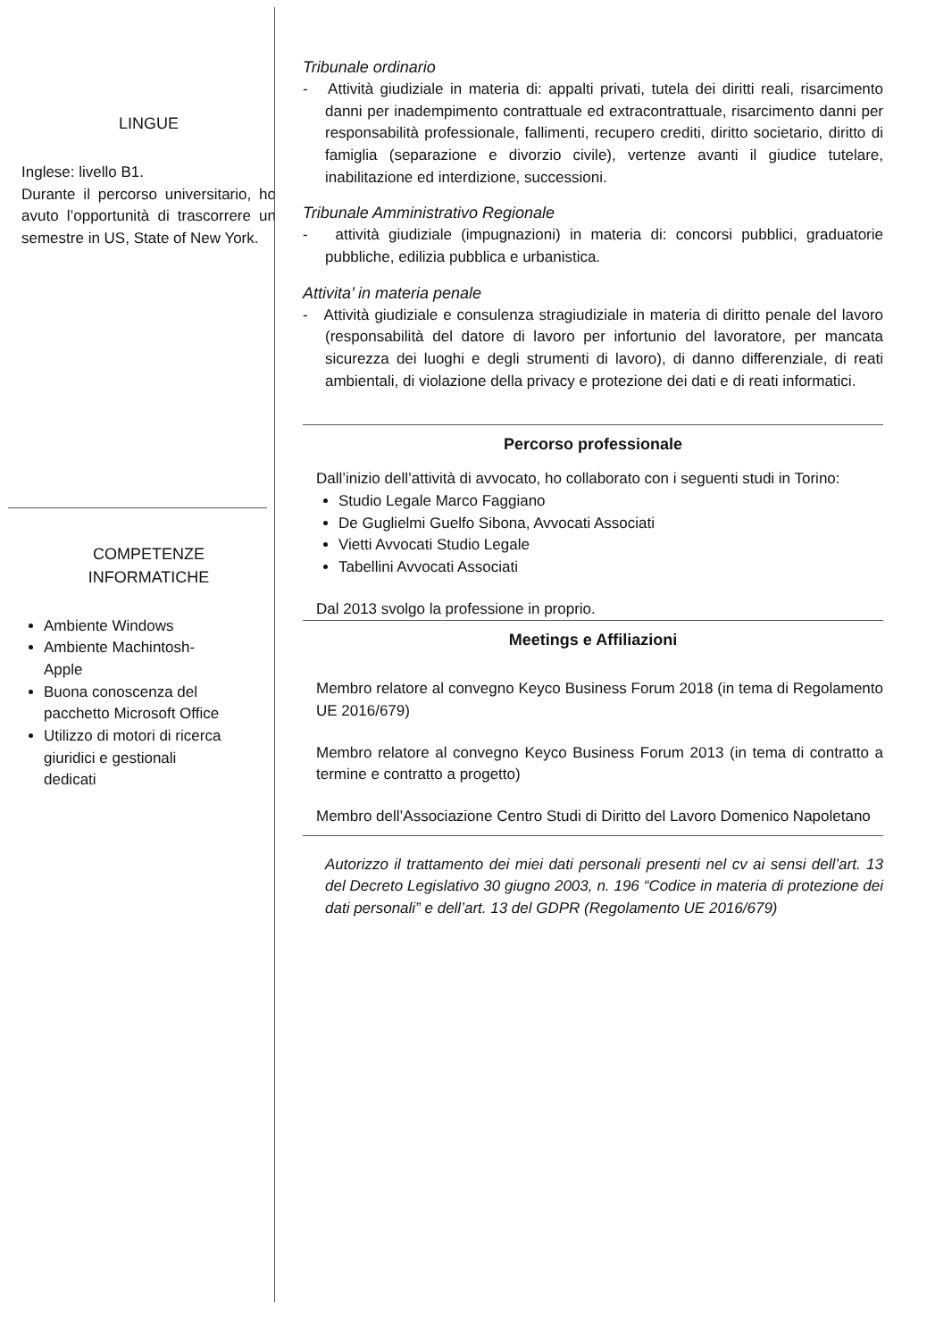LINGUE
Inglese: livello B1.
Durante il percorso universitario, ho avuto l’opportunità di trascorrere un semestre in US, State of New York.
COMPETENZE
INFORMATICHE
Ambiente Windows
Ambiente Machintosh- Apple
Buona conoscenza del pacchetto Microsoft Office
Utilizzo di motori di ricerca giuridici e gestionali dedicati
Tribunale ordinario
- Attività giudiziale in materia di: appalti privati, tutela dei diritti reali, risarcimento danni per inadempimento contrattuale ed extracontrattuale, risarcimento danni per responsabilità professionale, fallimenti, recupero crediti, diritto societario, diritto di famiglia (separazione e divorzio civile), vertenze avanti il giudice tutelare, inabilitazione ed interdizione, successioni.
Tribunale Amministrativo Regionale
- attività giudiziale (impugnazioni) in materia di: concorsi pubblici, graduatorie pubbliche, edilizia pubblica e urbanistica.
Attivita’ in materia penale
- Attività giudiziale e consulenza stragiudiziale in materia di diritto penale del lavoro (responsabilità del datore di lavoro per infortunio del lavoratore, per mancata sicurezza dei luoghi e degli strumenti di lavoro), di danno differenziale, di reati ambientali, di violazione della privacy e protezione dei dati e di reati informatici.
Percorso professionale
Dall’inizio dell’attività di avvocato, ho collaborato con i seguenti studi in Torino:
Studio Legale Marco Faggiano
De Guglielmi Guelfo Sibona, Avvocati Associati
Vietti Avvocati Studio Legale
Tabellini Avvocati Associati
Dal 2013 svolgo la professione in proprio.
Meetings e Affiliazioni
Membro relatore al convegno Keyco Business Forum 2018 (in tema di Regolamento UE 2016/679)
Membro relatore al convegno Keyco Business Forum 2013 (in tema di contratto a termine e contratto a progetto)
Membro dell’Associazione Centro Studi di Diritto del Lavoro Domenico Napoletano
Autorizzo il trattamento dei miei dati personali presenti nel cv ai sensi dell’art. 13 del Decreto Legislativo 30 giugno 2003, n. 196 “Codice in materia di protezione dei dati personali” e dell’art. 13 del GDPR (Regolamento UE 2016/679)